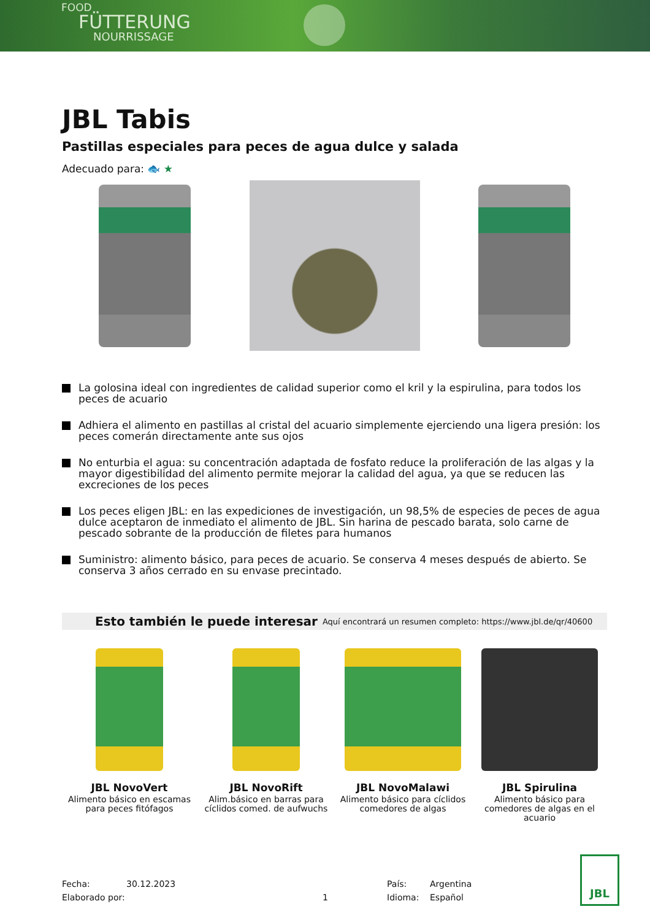FOOD
FÜTTERUNG
NOURRISSAGE
JBL Tabis
Pastillas especiales para peces de agua dulce y salada
Adecuado para: 🐟 ★
La golosina ideal con ingredientes de calidad superior como el kril y la espirulina, para todos los peces de acuario
Adhiera el alimento en pastillas al cristal del acuario simplemente ejerciendo una ligera presión: los peces comerán directamente ante sus ojos
No enturbia el agua: su concentración adaptada de fosfato reduce la proliferación de las algas y la mayor digestibilidad del alimento permite mejorar la calidad del agua, ya que se reducen las excreciones de los peces
Los peces eligen JBL: en las expediciones de investigación, un 98,5% de especies de peces de agua dulce aceptaron de inmediato el alimento de JBL. Sin harina de pescado barata, solo carne de pescado sobrante de la producción de filetes para humanos
Suministro: alimento básico, para peces de acuario. Se conserva 4 meses después de abierto. Se conserva 3 años cerrado en su envase precintado.
Esto también le puede interesar Aquí encontrará un resumen completo: https://www.jbl.de/qr/40600
JBL NovoVert
Alimento básico en escamas para peces fitófagos
JBL NovoRift
Alim.básico en barras para cíclidos comed. de aufwuchs
JBL NovoMalawi
Alimento básico para cíclidos comedores de algas
JBL Spirulina
Alimento básico para comedores de algas en el acuario
Fecha:
Elaborado por:
30.12.2023
1 País:
Idioma:
Argentina
Español
JBL